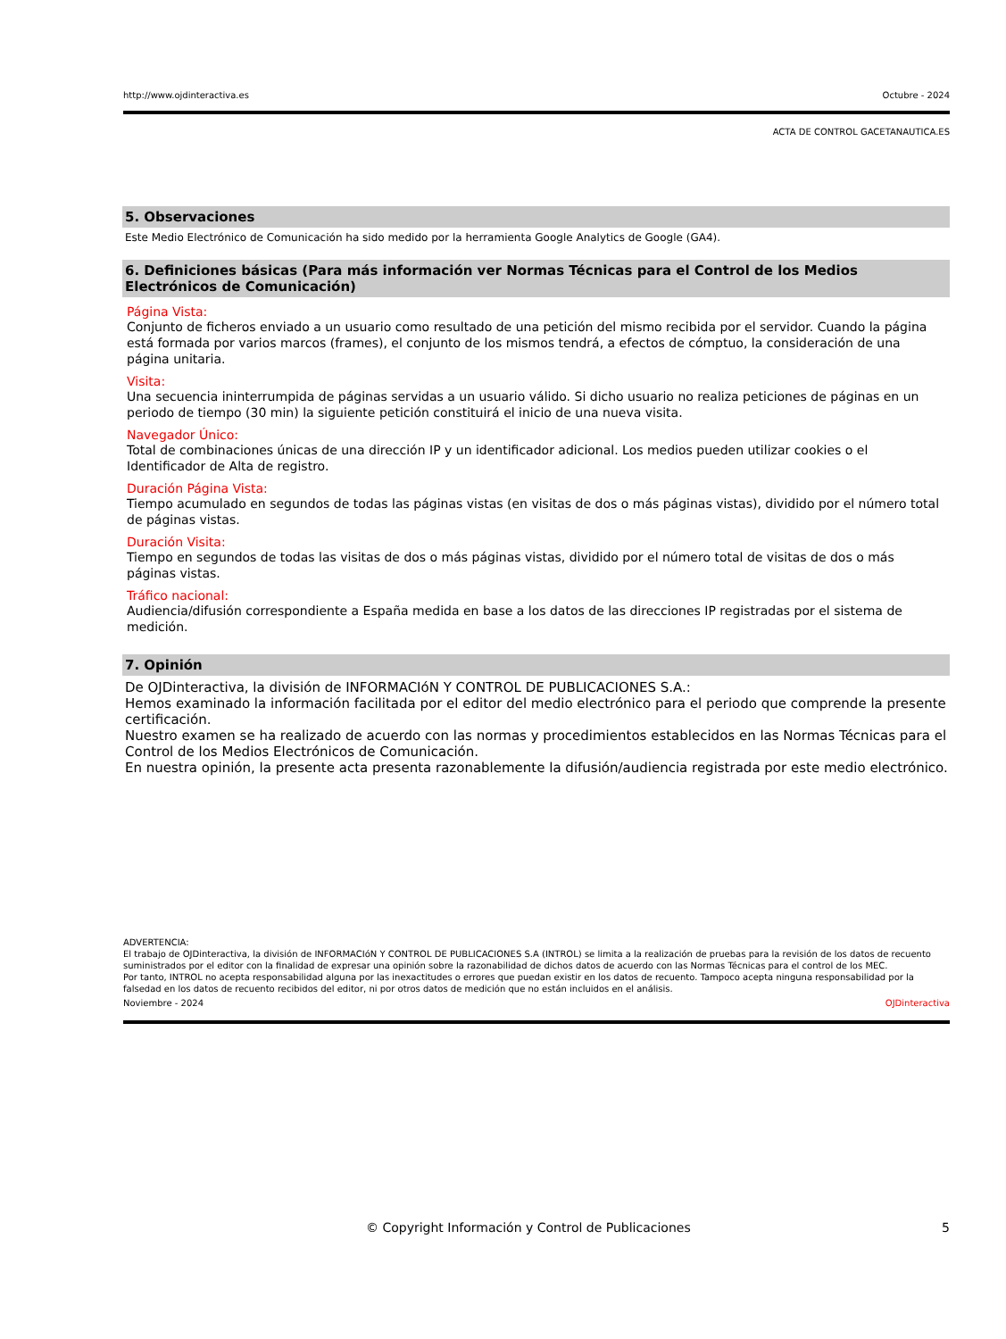http://www.ojdinteractiva.es Octubre - 2024
ACTA DE CONTROL GACETANAUTICA.ES
5. Observaciones
Este Medio Electrónico de Comunicación ha sido medido por la herramienta Google Analytics de Google (GA4).
6. Definiciones básicas (Para más información ver Normas Técnicas para el Control de los Medios Electrónicos de Comunicación)
Página Vista:
Conjunto de ficheros enviado a un usuario como resultado de una petición del mismo recibida por el servidor. Cuando la página está formada por varios marcos (frames), el conjunto de los mismos tendrá, a efectos de cómptuo, la consideración de una página unitaria.
Visita:
Una secuencia ininterrumpida de páginas servidas a un usuario válido. Si dicho usuario no realiza peticiones de páginas en un periodo de tiempo (30 min) la siguiente petición constituirá el inicio de una nueva visita.
Navegador Único:
Total de combinaciones únicas de una dirección IP y un identificador adicional. Los medios pueden utilizar cookies o el Identificador de Alta de registro.
Duración Página Vista:
Tiempo acumulado en segundos de todas las páginas vistas (en visitas de dos o más páginas vistas), dividido por el número total de páginas vistas.
Duración Visita:
Tiempo en segundos de todas las visitas de dos o más páginas vistas, dividido por el número total de visitas de dos o más páginas vistas.
Tráfico nacional:
Audiencia/difusión correspondiente a España medida en base a los datos de las direcciones IP registradas por el sistema de medición.
7. Opinión
De OJDinteractiva, la división de INFORMACIóN Y CONTROL DE PUBLICACIONES S.A.:
Hemos examinado la información facilitada por el editor del medio electrónico para el periodo que comprende la presente certificación.
Nuestro examen se ha realizado de acuerdo con las normas y procedimientos establecidos en las Normas Técnicas para el Control de los Medios Electrónicos de Comunicación.
En nuestra opinión, la presente acta presenta razonablemente la difusión/audiencia registrada por este medio electrónico.
ADVERTENCIA:
El trabajo de OJDinteractiva, la división de INFORMACIóN Y CONTROL DE PUBLICACIONES S.A (INTROL) se limita a la realización de pruebas para la revisión de los datos de recuento suministrados por el editor con la finalidad de expresar una opinión sobre la razonabilidad de dichos datos de acuerdo con las Normas Técnicas para el control de los MEC.
Por tanto, INTROL no acepta responsabilidad alguna por las inexactitudes o errores que puedan existir en los datos de recuento. Tampoco acepta ninguna responsabilidad por la falsedad en los datos de recuento recibidos del editor, ni por otros datos de medición que no están incluidos en el análisis.
Noviembre - 2024 OJDinteractiva
© Copyright Información y Control de Publicaciones 5